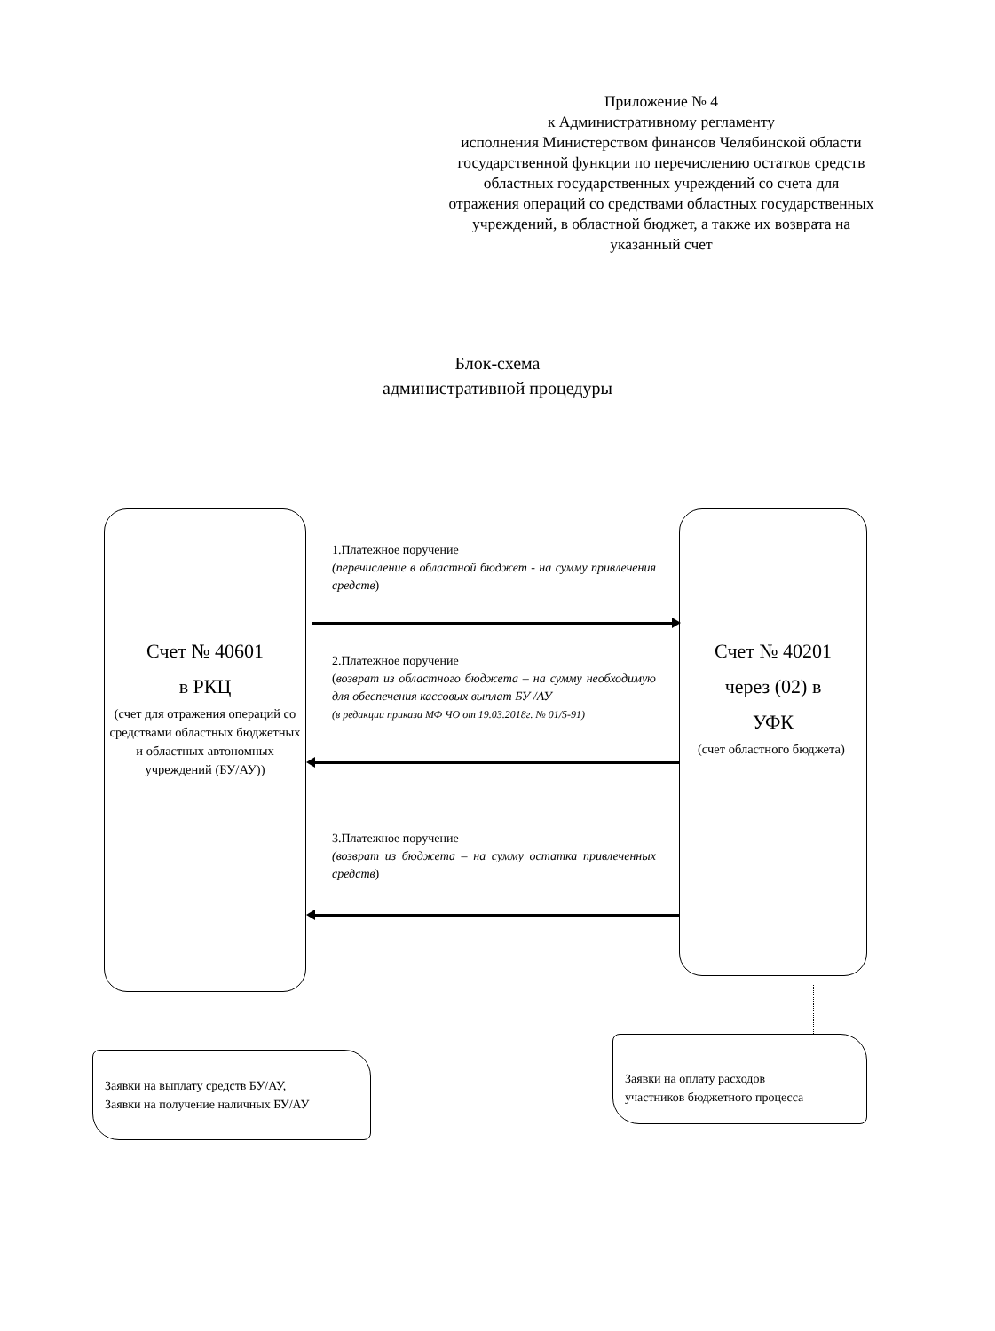Приложение № 4
к Административному регламенту
исполнения Министерством финансов Челябинской области государственной функции по перечислению остатков средств областных государственных учреждений со счета для отражения операций со средствами областных государственных учреждений, в областной бюджет, а также их возврата на указанный счет
Блок-схема
административной процедуры
Счет № 40601
в РКЦ
(счет для отражения операций со средствами областных бюджетных и областных автономных учреждений (БУ/АУ))
Счет № 40201
через (02) в
УФК
(счет областного бюджета)
1.Платежное поручение
(перечисление в областной бюджет - на сумму привлечения средств)
2.Платежное поручение
(возврат из областного бюджета – на сумму необходимую для обеспечения кассовых выплат БУ /АУ
(в редакции приказа МФ ЧО от 19.03.2018г. № 01/5-91)
3.Платежное поручение
(возврат из бюджета – на сумму остатка привлеченных средств)
Заявки на выплату средств БУ/АУ,
Заявки на получение наличных БУ/АУ
Заявки на оплату расходов
участников бюджетного процесса